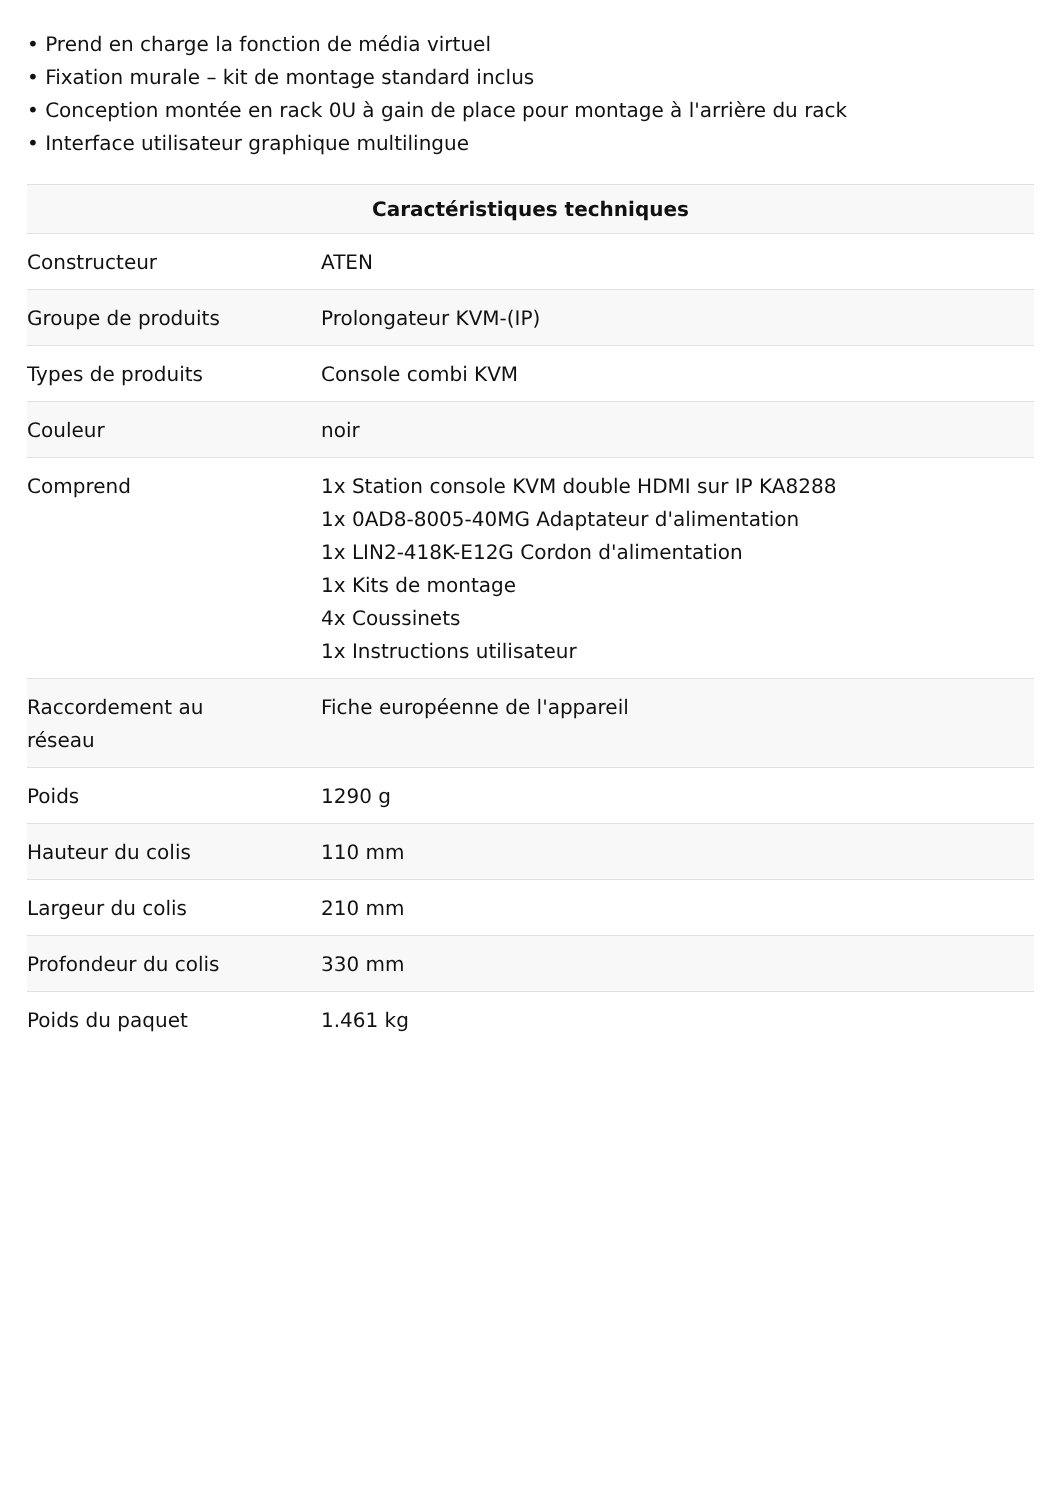• Prend en charge la fonction de média virtuel
• Fixation murale – kit de montage standard inclus
• Conception montée en rack 0U à gain de place pour montage à l'arrière du rack
• Interface utilisateur graphique multilingue
| Caractéristiques techniques | |
| --- | --- |
| Constructeur | ATEN |
| Groupe de produits | Prolongateur KVM-(IP) |
| Types de produits | Console combi KVM |
| Couleur | noir |
| Comprend | 1x Station console KVM double HDMI sur IP KA8288 1x 0AD8-8005-40MG Adaptateur d'alimentation 1x LIN2-418K-E12G Cordon d'alimentation 1x Kits de montage 4x Coussinets 1x Instructions utilisateur |
| Raccordement au réseau | Fiche européenne de l'appareil |
| Poids | 1290 g |
| Hauteur du colis | 110 mm |
| Largeur du colis | 210 mm |
| Profondeur du colis | 330 mm |
| Poids du paquet | 1.461 kg |